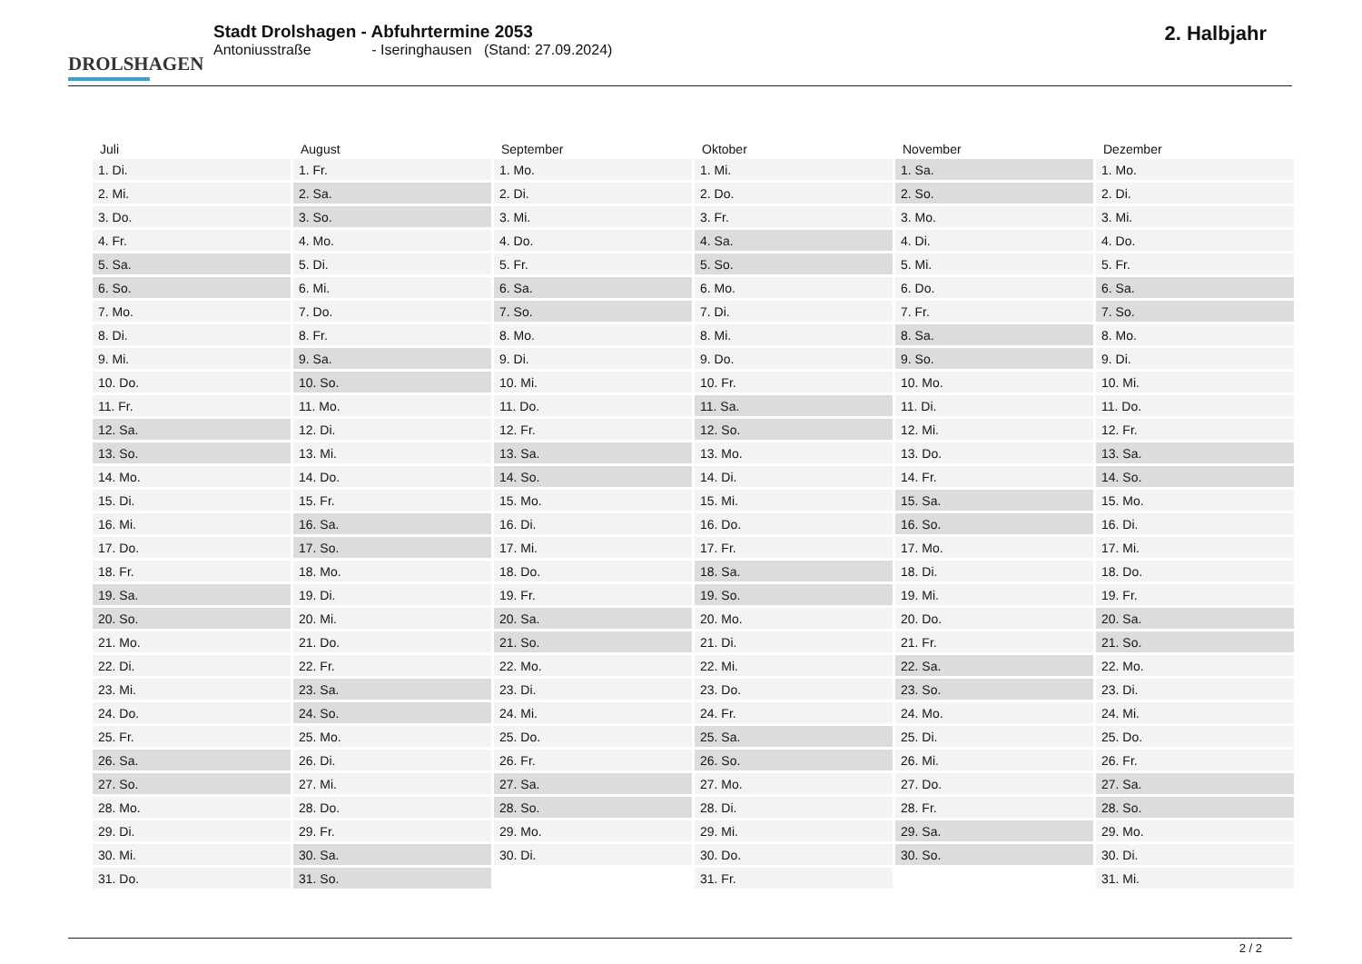DROLSHAGEN
Stadt Drolshagen - Abfuhrtermine 2053
Antoniusstraße - Iseringhausen (Stand: 27.09.2024)
2. Halbjahr
| Juli | August | September | Oktober | November | Dezember |
| --- | --- | --- | --- | --- | --- |
| 1. Di. | 1. Fr. | 1. Mo. | 1. Mi. | 1. Sa. | 1. Mo. |
| 2. Mi. | 2. Sa. | 2. Di. | 2. Do. | 2. So. | 2. Di. |
| 3. Do. | 3. So. | 3. Mi. | 3. Fr. | 3. Mo. | 3. Mi. |
| 4. Fr. | 4. Mo. | 4. Do. | 4. Sa. | 4. Di. | 4. Do. |
| 5. Sa. | 5. Di. | 5. Fr. | 5. So. | 5. Mi. | 5. Fr. |
| 6. So. | 6. Mi. | 6. Sa. | 6. Mo. | 6. Do. | 6. Sa. |
| 7. Mo. | 7. Do. | 7. So. | 7. Di. | 7. Fr. | 7. So. |
| 8. Di. | 8. Fr. | 8. Mo. | 8. Mi. | 8. Sa. | 8. Mo. |
| 9. Mi. | 9. Sa. | 9. Di. | 9. Do. | 9. So. | 9. Di. |
| 10. Do. | 10. So. | 10. Mi. | 10. Fr. | 10. Mo. | 10. Mi. |
| 11. Fr. | 11. Mo. | 11. Do. | 11. Sa. | 11. Di. | 11. Do. |
| 12. Sa. | 12. Di. | 12. Fr. | 12. So. | 12. Mi. | 12. Fr. |
| 13. So. | 13. Mi. | 13. Sa. | 13. Mo. | 13. Do. | 13. Sa. |
| 14. Mo. | 14. Do. | 14. So. | 14. Di. | 14. Fr. | 14. So. |
| 15. Di. | 15. Fr. | 15. Mo. | 15. Mi. | 15. Sa. | 15. Mo. |
| 16. Mi. | 16. Sa. | 16. Di. | 16. Do. | 16. So. | 16. Di. |
| 17. Do. | 17. So. | 17. Mi. | 17. Fr. | 17. Mo. | 17. Mi. |
| 18. Fr. | 18. Mo. | 18. Do. | 18. Sa. | 18. Di. | 18. Do. |
| 19. Sa. | 19. Di. | 19. Fr. | 19. So. | 19. Mi. | 19. Fr. |
| 20. So. | 20. Mi. | 20. Sa. | 20. Mo. | 20. Do. | 20. Sa. |
| 21. Mo. | 21. Do. | 21. So. | 21. Di. | 21. Fr. | 21. So. |
| 22. Di. | 22. Fr. | 22. Mo. | 22. Mi. | 22. Sa. | 22. Mo. |
| 23. Mi. | 23. Sa. | 23. Di. | 23. Do. | 23. So. | 23. Di. |
| 24. Do. | 24. So. | 24. Mi. | 24. Fr. | 24. Mo. | 24. Mi. |
| 25. Fr. | 25. Mo. | 25. Do. | 25. Sa. | 25. Di. | 25. Do. |
| 26. Sa. | 26. Di. | 26. Fr. | 26. So. | 26. Mi. | 26. Fr. |
| 27. So. | 27. Mi. | 27. Sa. | 27. Mo. | 27. Do. | 27. Sa. |
| 28. Mo. | 28. Do. | 28. So. | 28. Di. | 28. Fr. | 28. So. |
| 29. Di. | 29. Fr. | 29. Mo. | 29. Mi. | 29. Sa. | 29. Mo. |
| 30. Mi. | 30. Sa. | 30. Di. | 30. Do. | 30. So. | 30. Di. |
| 31. Do. | 31. So. | | 31. Fr. | | 31. Mi. |
2 / 2